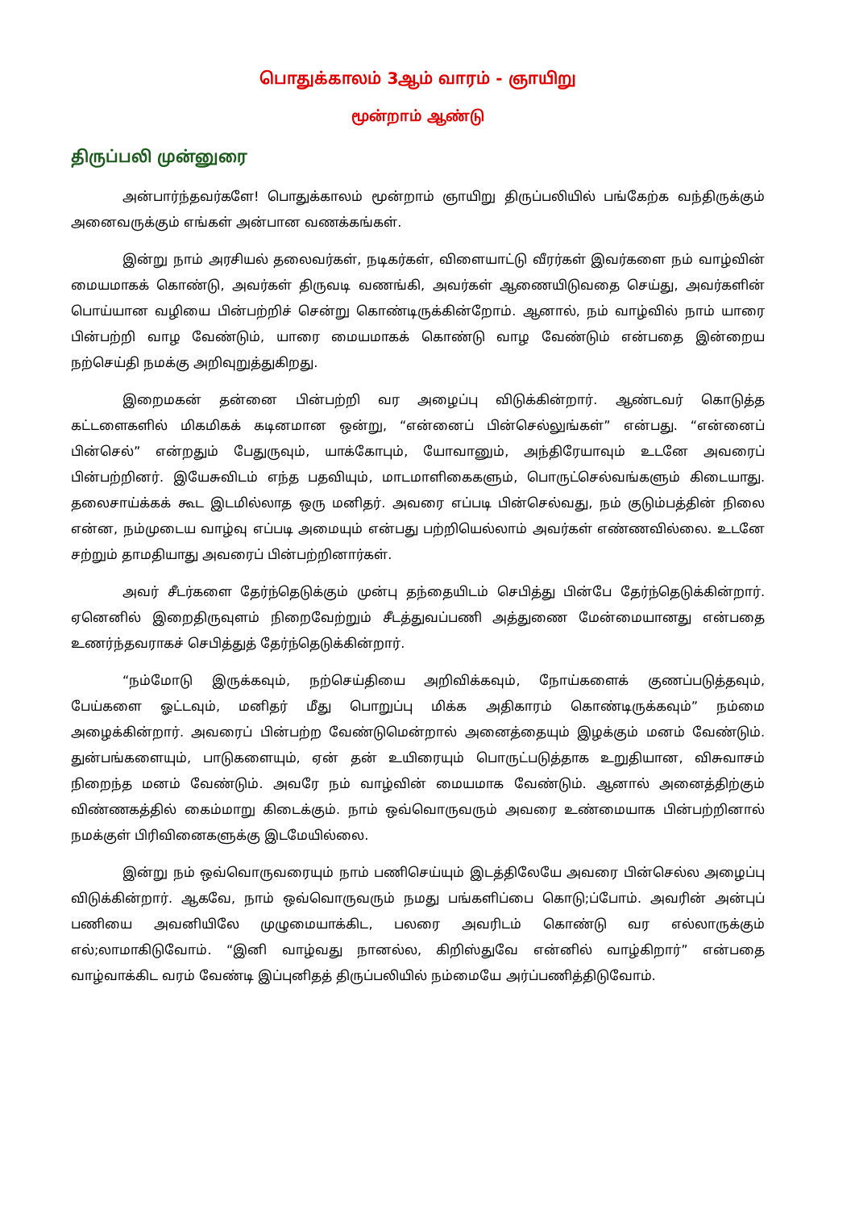பொதுக்காலம் 3ஆம் வாரம் - ஞாயிறு
மூன்றாம் ஆண்டு
திருப்பலி முன்னுரை
அன்பார்ந்தவர்களே! பொதுக்காலம் மூன்றாம் ஞாயிறு திருப்பலியில் பங்கேற்க வந்திருக்கும் அனைவருக்கும் எங்கள் அன்பான வணக்கங்கள்.
இன்று நாம் அரசியல் தலைவர்கள், நடிகர்கள், விளையாட்டு வீரர்கள் இவர்களை நம் வாழ்வின் மையமாகக் கொண்டு, அவர்கள் திருவடி வணங்கி, அவர்கள் ஆணையிடுவதை செய்து, அவர்களின் பொய்யான வழியை பின்பற்றிச் சென்று கொண்டிருக்கின்றோம். ஆனால், நம் வாழ்வில் நாம் யாரை பின்பற்றி வாழ வேண்டும், யாரை மையமாகக் கொண்டு வாழ வேண்டும் என்பதை இன்றைய நற்செய்தி நமக்கு அறிவுறுத்துகிறது.
இறைமகன் தன்னை பின்பற்றி வர அழைப்பு விடுக்கின்றார். ஆண்டவர் கொடுத்த கட்டளைகளில் மிகமிகக் கடினமான ஒன்று, “என்னைப் பின்செல்லுங்கள்” என்பது. “என்னைப் பின்செல்” என்றதும் பேதுருவும், யாக்கோபும், யோவானும், அந்திரேயாவும் உடனே அவரைப் பின்பற்றினர். இயேசுவிடம் எந்த பதவியும், மாடமாளிகைகளும், பொருட்செல்வங்களும் கிடையாது. தலைசாய்க்கக் கூட இடமில்லாத ஒரு மனிதர். அவரை எப்படி பின்செல்வது, நம் குடும்பத்தின் நிலை என்ன, நம்முடைய வாழ்வு எப்படி அமையும் என்பது பற்றியெல்லாம் அவர்கள் எண்ணவில்லை. உடனே சற்றும் தாமதியாது அவரைப் பின்பற்றினார்கள்.
அவர் சீடர்களை தேர்ந்தெடுக்கும் முன்பு தந்தையிடம் செபித்து பின்பே தேர்ந்தெடுக்கின்றார். ஏனெனில் இறைதிருவுளம் நிறைவேற்றும் சீடத்துவப்பணி அத்துணை மேன்மையானது என்பதை உணர்ந்தவராகச் செபித்துத் தேர்ந்தெடுக்கின்றார்.
“நம்மோடு இருக்கவும், நற்செய்தியை அறிவிக்கவும், நோய்களைக் குணப்படுத்தவும், பேய்களை ஓட்டவும், மனிதர் மீது பொறுப்பு மிக்க அதிகாரம் கொண்டிருக்கவும்” நம்மை அழைக்கின்றார். அவரைப் பின்பற்ற வேண்டுமென்றால் அனைத்தையும் இழக்கும் மனம் வேண்டும். துன்பங்களையும், பாடுகளையும், ஏன் தன் உயிரையும் பொருட்படுத்தாக உறுதியான, விசுவாசம் நிறைந்த மனம் வேண்டும். அவரே நம் வாழ்வின் மையமாக வேண்டும். ஆனால் அனைத்திற்கும் விண்ணகத்தில் கைம்மாறு கிடைக்கும். நாம் ஒவ்வொருவரும் அவரை உண்மையாக பின்பற்றினால் நமக்குள் பிரிவினைகளுக்கு இடமேயில்லை.
இன்று நம் ஒவ்வொருவரையும் நாம் பணிசெய்யும் இடத்திலேயே அவரை பின்செல்ல அழைப்பு விடுக்கின்றார். ஆகவே, நாம் ஒவ்வொருவரும் நமது பங்களிப்பை கொடு;ப்போம். அவரின் அன்புப் பணியை அவனியிலே முழுமையாக்கிட, பலரை அவரிடம் கொண்டு வர எல்லாருக்கும் எல்;லாமாகிடுவோம். “இனி வாழ்வது நானல்ல, கிறிஸ்துவே என்னில் வாழ்கிறார்” என்பதை வாழ்வாக்கிட வரம் வேண்டி இப்புனிதத் திருப்பலியில் நம்மையே அர்ப்பணித்திடுவோம்.